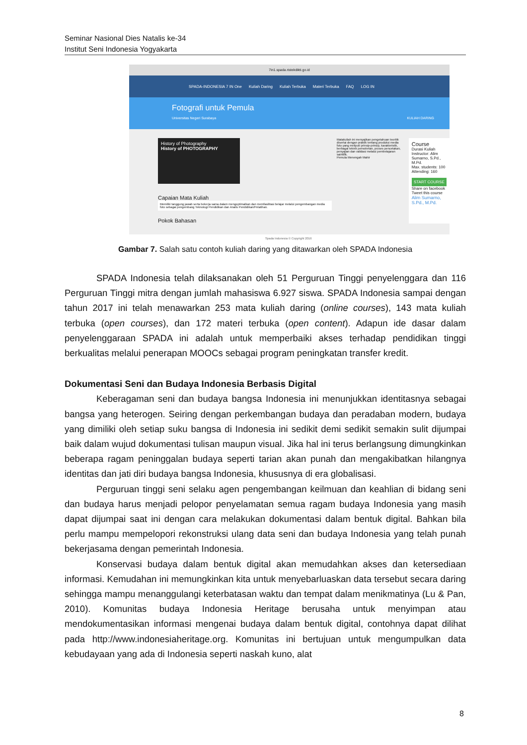Seminar Nasional Dies Natalis ke-34
Institut Seni Indonesia Yogyakarta
7in1.spada.ristekdikti.go.id
SPADA-INDONESIA 7 IN One Kuliah Daring Kuliah Terbuka Materi Terbuka FAQ LOG IN
Fotografi untuk Pemula
Universitas Negeri Surabaya KULIAH DARING
History of Photography
History of PHOTOGRAPHY
Capaian Mata Kuliah
Memiliki tanggung jawab serta bekerja sama dalam mengoptimalkan dan memfasilitasi belajar melalui pengembangan media foto sebagai pengembang Teknologi Pendidikan dan Analis Pendidikan/Pelatihan.
Pokok Bahasan
Matakuliah ini menyajikan pengetahuan teoritik disertai dengan praktik tentang produksi media foto yang meliputi prinsip-prinsip, karakteristik, berbagai teknik pemotretan, proses pencetakan, penyajian dan validasi melalui pembelajaran saintifik.
Pemula Menengah Mahir
Course
Durasi Kuliah
Instructor: Alim Sumarno, S.Pd., M.Pd.
Max. students: 100
Attending: 160
START COURSE
Share on facebook
Tweet this course
Alim Sumarno, S.Pd., M.Pd.
Spada Indonesia © Copyright 2016
Gambar 7. Salah satu contoh kuliah daring yang ditawarkan oleh SPADA Indonesia
SPADA Indonesia telah dilaksanakan oleh 51 Perguruan Tinggi penyelenggara dan 116 Perguruan Tinggi mitra dengan jumlah mahasiswa 6.927 siswa. SPADA Indonesia sampai dengan tahun 2017 ini telah menawarkan 253 mata kuliah daring (online courses), 143 mata kuliah terbuka (open courses), dan 172 materi terbuka (open content). Adapun ide dasar dalam penyelenggaraan SPADA ini adalah untuk memperbaiki akses terhadap pendidikan tinggi berkualitas melalui penerapan MOOCs sebagai program peningkatan transfer kredit.
Dokumentasi Seni dan Budaya Indonesia Berbasis Digital
Keberagaman seni dan budaya bangsa Indonesia ini menunjukkan identitasnya sebagai bangsa yang heterogen. Seiring dengan perkembangan budaya dan peradaban modern, budaya yang dimiliki oleh setiap suku bangsa di Indonesia ini sedikit demi sedikit semakin sulit dijumpai baik dalam wujud dokumentasi tulisan maupun visual. Jika hal ini terus berlangsung dimungkinkan beberapa ragam peninggalan budaya seperti tarian akan punah dan mengakibatkan hilangnya identitas dan jati diri budaya bangsa Indonesia, khususnya di era globalisasi.
Perguruan tinggi seni selaku agen pengembangan keilmuan dan keahlian di bidang seni dan budaya harus menjadi pelopor penyelamatan semua ragam budaya Indonesia yang masih dapat dijumpai saat ini dengan cara melakukan dokumentasi dalam bentuk digital. Bahkan bila perlu mampu mempelopori rekonstruksi ulang data seni dan budaya Indonesia yang telah punah bekerjasama dengan pemerintah Indonesia.
Konservasi budaya dalam bentuk digital akan memudahkan akses dan ketersediaan informasi. Kemudahan ini memungkinkan kita untuk menyebarluaskan data tersebut secara daring sehingga mampu menanggulangi keterbatasan waktu dan tempat dalam menikmatinya (Lu & Pan, 2010). Komunitas budaya Indonesia Heritage berusaha untuk menyimpan atau mendokumentasikan informasi mengenai budaya dalam bentuk digital, contohnya dapat dilihat pada http://www.indonesiaheritage.org. Komunitas ini bertujuan untuk mengumpulkan data kebudayaan yang ada di Indonesia seperti naskah kuno, alat
8